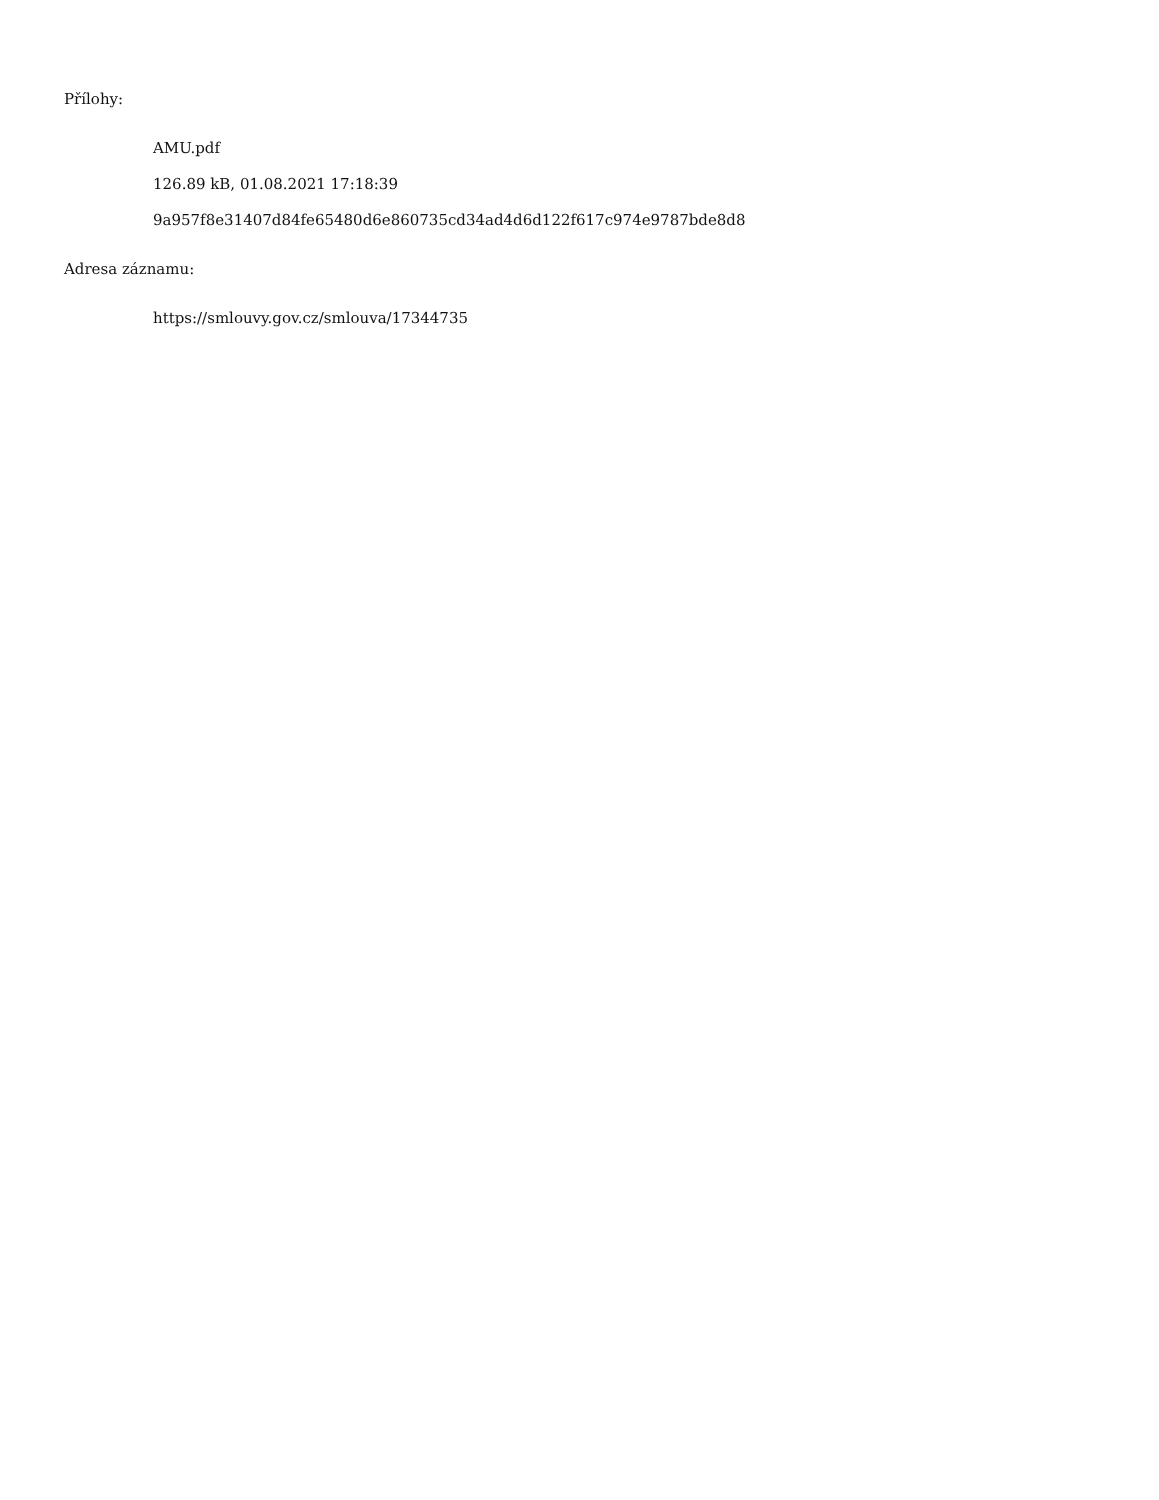Přílohy:
AMU.pdf
126.89 kB, 01.08.2021 17:18:39
9a957f8e31407d84fe65480d6e860735cd34ad4d6d122f617c974e9787bde8d8
Adresa záznamu:
https://smlouvy.gov.cz/smlouva/17344735